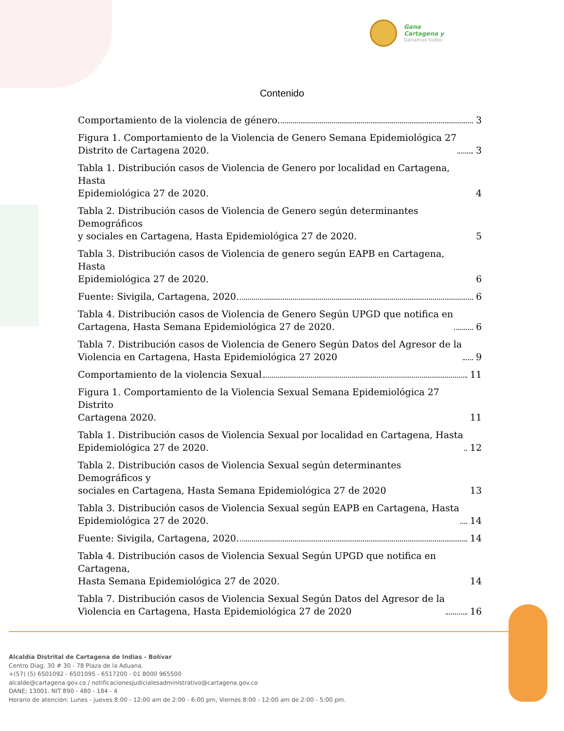Gana
Cartagena y
Ganamos todos
Contenido
Comportamiento de la violencia de género. 3
Figura 1. Comportamiento de la Violencia de Genero Semana Epidemiológica 27
Distrito de Cartagena 2020. 3
Tabla 1. Distribución casos de Violencia de Genero por localidad en Cartagena, Hasta
Epidemiológica 27 de 2020. 4
Tabla 2. Distribución casos de Violencia de Genero según determinantes Demográficos
y sociales en Cartagena, Hasta Epidemiológica 27 de 2020. 5
Tabla 3. Distribución casos de Violencia de genero según EAPB en Cartagena, Hasta
Epidemiológica 27 de 2020. 6
Fuente: Sivigila, Cartagena, 2020. 6
Tabla 4. Distribución casos de Violencia de Genero Según UPGD que notifica en
Cartagena, Hasta Semana Epidemiológica 27 de 2020. 6
Tabla 7. Distribución casos de Violencia de Genero Según Datos del Agresor de la
Violencia en Cartagena, Hasta Epidemiológica 27 2020 9
Comportamiento de la violencia Sexual 11
Figura 1. Comportamiento de la Violencia Sexual Semana Epidemiológica 27 Distrito
Cartagena 2020. 11
Tabla 1. Distribución casos de Violencia Sexual por localidad en Cartagena, Hasta
Epidemiológica 27 de 2020. 12
Tabla 2. Distribución casos de Violencia Sexual según determinantes Demográficos y
sociales en Cartagena, Hasta Semana Epidemiológica 27 de 2020 13
Tabla 3. Distribución casos de Violencia Sexual según EAPB en Cartagena, Hasta
Epidemiológica 27 de 2020. 14
Fuente: Sivigila, Cartagena, 2020. 14
Tabla 4. Distribución casos de Violencia Sexual Según UPGD que notifica en Cartagena,
Hasta Semana Epidemiológica 27 de 2020. 14
Tabla 7. Distribución casos de Violencia Sexual Según Datos del Agresor de la
Violencia en Cartagena, Hasta Epidemiológica 27 de 2020 16
Alcaldía Distrital de Cartagena de Indias - Bolívar
Centro Diag. 30 # 30 - 78 Plaza de la Aduana.
+(57) (5) 6501092 - 6501095 - 6517200 - 01 8000 965500
alcalde@cartagena.gov.co / notificacionesjudicialesadministrativo@cartagena.gov.co
DANE; 13001. NIT 890 - 480 - 184 - 4
Horario de atención: Lunes - jueves 8:00 - 12:00 am de 2:00 - 6:00 pm, Viernes 8:00 - 12:00 am de 2:00 - 5:00 pm.